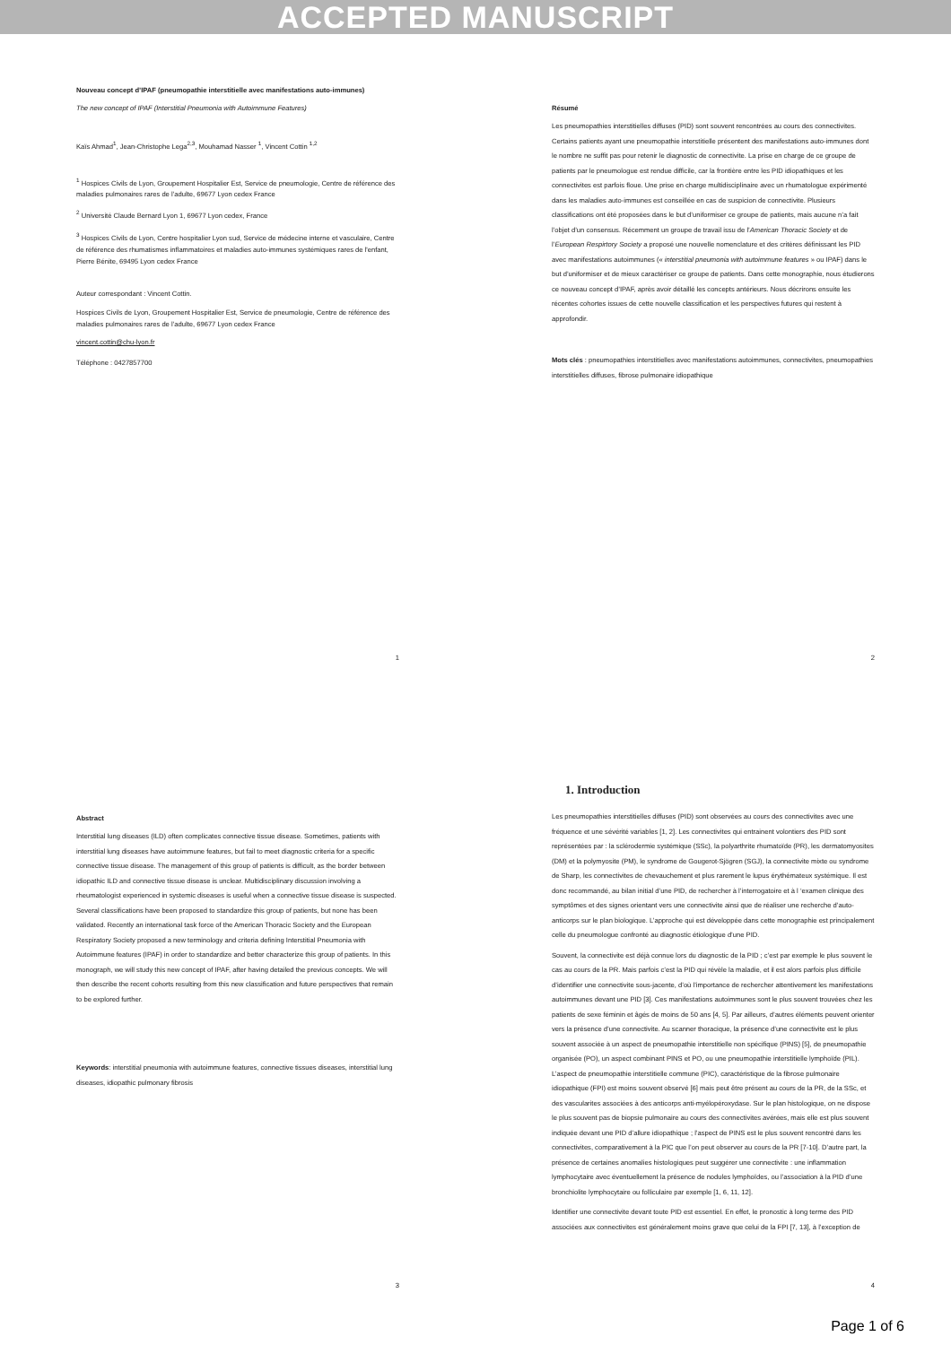ACCEPTED MANUSCRIPT
Nouveau concept d’IPAF (pneumopathie interstitielle avec manifestations auto-immunes)
The new concept of IPAF (Interstitial Pneumonia with Autoimmune Features)
Kaïs Ahmad<sup>1</sup>, Jean-Christophe Lega<sup>2,3</sup>, Mouhamad Nasser <sup>1</sup>, Vincent Cottin <sup>1,2</sup>
<sup>1</sup> Hospices Civils de Lyon, Groupement Hospitalier Est, Service de pneumologie, Centre de référence des maladies pulmonaires rares de l’adulte, 69677 Lyon cedex France
<sup>2</sup> Université Claude Bernard Lyon 1, 69677 Lyon cedex, France
<sup>3</sup> Hospices Civils de Lyon, Centre hospitalier Lyon sud, Service de médecine interne et vasculaire, Centre de référence des rhumatismes inflammatoires et maladies auto-immunes systémiques rares de l'enfant, Pierre Bénite, 69495 Lyon cedex France
Auteur correspondant : Vincent Cottin.
Hospices Civils de Lyon, Groupement Hospitalier Est, Service de pneumologie, Centre de référence des maladies pulmonaires rares de l’adulte, 69677 Lyon cedex France
vincent.cottin@chu-lyon.fr
Téléphone : 0427857700
1
Résumé
Les pneumopathies interstitielles diffuses (PID) sont souvent rencontrées au cours des connectivites. Certains patients ayant une pneumopathie interstitielle présentent des manifestations auto-immunes dont le nombre ne suffit pas pour retenir le diagnostic de connectivite. La prise en charge de ce groupe de patients par le pneumologue est rendue difficile, car la frontière entre les PID idiopathiques et les connectivites est parfois floue. Une prise en charge multidisciplinaire avec un rhumatologue expérimenté dans les maladies auto-immunes est conseillée en cas de suspicion de connectivite. Plusieurs classifications ont été proposées dans le but d’uniformiser ce groupe de patients, mais aucune n’a fait l’objet d’un consensus. Récemment un groupe de travail issu de l’American Thoracic Society et de l’European Respirtory Society a proposé une nouvelle nomenclature et des critères définissant les PID avec manifestations autoimmunes (« interstitial pneumonia with autoimmune features » ou IPAF) dans le but d’uniformiser et de mieux caractériser ce groupe de patients. Dans cette monographie, nous étudierons ce nouveau concept d’IPAF, après avoir détaillé les concepts antérieurs. Nous décrirons ensuite les récentes cohortes issues de cette nouvelle classification et les perspectives futures qui restent à approfondir.
Mots clés : pneumopathies interstitielles avec manifestations autoimmunes, connectivites, pneumopathies interstitielles diffuses, fibrose pulmonaire idiopathique
2
Abstract
Interstitial lung diseases (ILD) often complicates connective tissue disease. Sometimes, patients with interstitial lung diseases have autoimmune features, but fail to meet diagnostic criteria for a specific connective tissue disease. The management of this group of patients is difficult, as the border between idiopathic ILD and connective tissue disease is unclear. Multidisciplinary discussion involving a rheumatologist experienced in systemic diseases is useful when a connective tissue disease is suspected. Several classifications have been proposed to standardize this group of patients, but none has been validated. Recently an international task force of the American Thoracic Society and the European Respiratory Society proposed a new terminology and criteria defining Interstitial Pneumonia with Autoimmune features (IPAF) in order to standardize and better characterize this group of patients. In this monograph, we will study this new concept of IPAF, after having detailed the previous concepts. We will then describe the recent cohorts resulting from this new classification and future perspectives that remain to be explored further.
Keywords: interstitial pneumonia with autoimmune features, connective tissues diseases, interstitial lung diseases, idiopathic pulmonary fibrosis
3
1. Introduction
Les pneumopathies interstitielles diffuses (PID) sont observées au cours des connectivites avec une fréquence et une sévérité variables [1, 2]. Les connectivites qui entrainent volontiers des PID sont représentées par : la sclérodermie systémique (SSc), la polyarthrite rhumatoïde (PR), les dermatomyosites (DM) et la polymyosite (PM), le syndrome de Gougerot-Sjögren (SGJ), la connectivite mixte ou syndrome de Sharp, les connectivites de chevauchement et plus rarement le lupus érythémateux systémique. Il est donc recommandé, au bilan initial d’une PID, de rechercher à l’interrogatoire et à l ‘examen clinique des symptômes et des signes orientant vers une connectivite ainsi que de réaliser une recherche d’auto-anticorps sur le plan biologique. L’approche qui est développée dans cette monographie est principalement celle du pneumologue confronté au diagnostic étiologique d’une PID.
Souvent, la connectivite est déjà connue lors du diagnostic de la PID ; c’est par exemple le plus souvent le cas au cours de la PR. Mais parfois c’est la PID qui révèle la maladie, et il est alors parfois plus difficile d’identifier une connectivite sous-jacente, d’où l’importance de rechercher attentivement les manifestations autoimmunes devant une PID [3]. Ces manifestations autoimmunes sont le plus souvent trouvées chez les patients de sexe féminin et âgés de moins de 50 ans [4, 5]. Par ailleurs, d’autres éléments peuvent orienter vers la présence d’une connectivite. Au scanner thoracique, la présence d’une connectivite est le plus souvent associée à un aspect de pneumopathie interstitielle non spécifique (PINS) [5], de pneumopathie organisée (PO), un aspect combinant PINS et PO, ou une pneumopathie interstitielle lymphoïde (PIL). L’aspect de pneumopathie interstitielle commune (PIC), caractéristique de la fibrose pulmonaire idiopathique (FPI) est moins souvent observé [6] mais peut être présent au cours de la PR, de la SSc, et des vascularites associées à des anticorps anti-myélopéroxydase. Sur le plan histologique, on ne dispose le plus souvent pas de biopsie pulmonaire au cours des connectivites avérées, mais elle est plus souvent indiquée devant une PID d’allure idiopathique ; l’aspect de PINS est le plus souvent rencontré dans les connectivites, comparativement à la PIC que l’on peut observer au cours de la PR [7-10]. D’autre part, la présence de certaines anomalies histologiques peut suggérer une connectivite : une inflammation lymphocytaire avec éventuellement la présence de nodules lymphoïdes, ou l’association à la PID d’une bronchiolite lymphocytaire ou folliculaire par exemple [1, 6, 11, 12].
Identifier une connectivite devant toute PID est essentiel. En effet, le pronostic à long terme des PID associées aux connectivites est généralement moins grave que celui de la FPI [7, 13], à l’exception de
4
Page 1 of 6